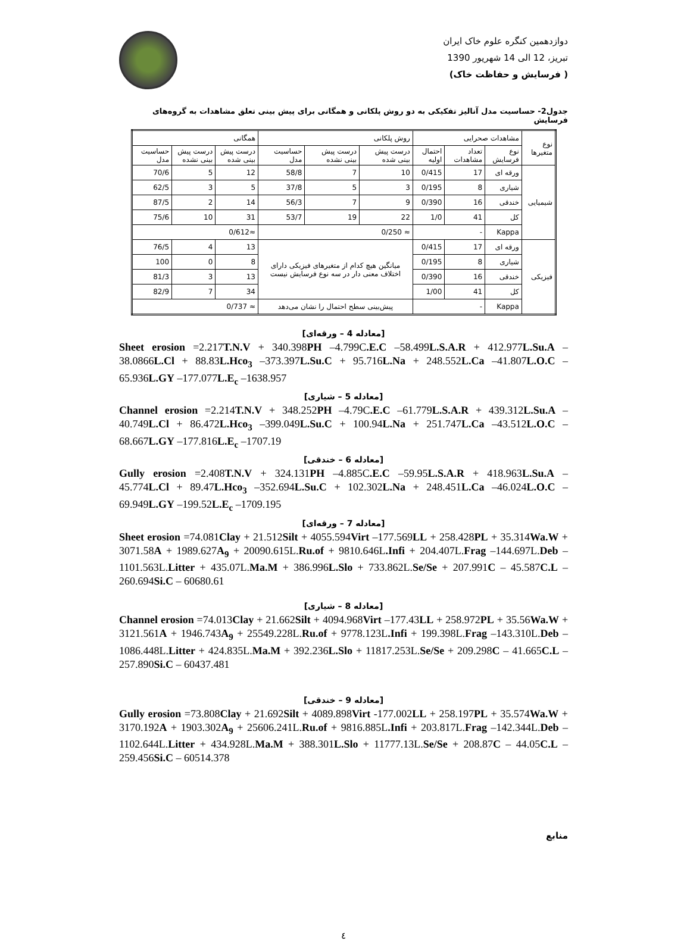دوازدهمین کنگره علوم خاک ایران
تبریز، 12 الی 14 شهریور 1390
( فرسایش و حفاظت خاک)
جدول2- حساسیت مدل آنالیز تفکیکی به دو روش پلکانی و همگانی برای پیش بینی تعلق مشاهدات به گروه‌های فرسایش
| نوع متغیرها | مشاهدات صحرایی | | | روش پلکانی | | | همگانی | | |
| --- | --- | --- | --- | --- | --- | --- | --- | --- | --- |
| | نوع فرسایش | تعداد مشاهدات | احتمال اولیه | درست پیش بینی شده | درست پیش بینی نشده | حساسیت مدل | درست پیش بینی شده | درست پیش بینی نشده | حساسیت مدل |
| شیمیایی | ورقه ای | 17 | 0/415 | 10 | 7 | 58/8 | 12 | 5 | 70/6 |
| | شیاری | 8 | 0/195 | 3 | 5 | 37/8 | 5 | 3 | 62/5 |
| | خندقی | 16 | 0/390 | 9 | 7 | 56/3 | 14 | 2 | 87/5 |
| | کل | 41 | 1/0 | 22 | 19 | 53/7 | 31 | 10 | 75/6 |
| | Kappa | - | | ≈ 0/250 | | | ≈0/612 | | |
| فیزیکی | ورقه ای | 17 | 0/415 | میانگین هیچ کدام از متغیرهای فیزیکی دارای اختلاف معنی دار در سه نوع فرسایش نیست | | | 13 | 4 | 76/5 |
| | شیاری | 8 | 0/195 | | | | 8 | 0 | 100 |
| | خندقی | 16 | 0/390 | | | | 13 | 3 | 81/3 |
| | کل | 41 | 1/00 | | | | 34 | 7 | 82/9 |
| | Kappa | - | | پیش‌بینی سطح احتمال را نشان می‌دهد | | | ≈ 0/737 | | |
[معادله 4 – ورقه‌ای]
Sheet erosion =2.217T.N.V + 340.398PH –4.799C.E.C –58.499L.S.A.R + 412.977L.Su.A – 38.0866L.Cl + 88.83L.Hco<sub>3</sub> –373.397L.Su.C + 95.716L.Na + 248.552L.Ca –41.807L.O.C – 65.936L.GY –177.077L.E<sub>c</sub> –1638.957
[معادله 5 – شیاری]
Channel erosion =2.214T.N.V + 348.252PH –4.79C.E.C –61.779L.S.A.R + 439.312L.Su.A – 40.749L.Cl + 86.472L.Hco<sub>3</sub> –399.049L.Su.C + 100.94L.Na + 251.747L.Ca –43.512L.O.C – 68.667L.GY –177.816L.E<sub>c</sub> –1707.19
[معادله 6 – خندقی]
Gully erosion =2.408T.N.V + 324.131PH –4.885C.E.C –59.95L.S.A.R + 418.963L.Su.A – 45.774L.Cl + 89.47L.Hco<sub>3</sub> –352.694L.Su.C + 102.302L.Na + 248.451L.Ca –46.024L.O.C – 69.949L.GY –199.52L.E<sub>c</sub> –1709.195
[معادله 7 – ورقه‌ای]
Sheet erosion =74.081Clay + 21.512Silt + 4055.594Virt –177.569LL + 258.428PL + 35.314Wa.W + 3071.58A + 1989.627A<sub>9</sub> + 20090.615L.Ru.of + 9810.646L.Infi + 204.407L.Frag –144.697L.Deb –1101.563L.Litter + 435.07L.Ma.M + 386.996L.Slo + 733.862L.Se/Se + 207.991C – 45.587C.L – 260.694Si.C – 60680.61
[معادله 8 – شیاری]
Channel erosion =74.013Clay + 21.662Silt + 4094.968Virt –177.43LL + 258.972PL + 35.56Wa.W + 3121.561A + 1946.743A<sub>9</sub> + 25549.228L.Ru.of + 9778.123L.Infi + 199.398L.Frag –143.310L.Deb –1086.448L.Litter + 424.835L.Ma.M + 392.236L.Slo + 11817.253L.Se/Se + 209.298C – 41.665C.L – 257.890Si.C – 60437.481
[معادله 9 – خندقی]
Gully erosion =73.808Clay + 21.692Silt + 4089.898Virt -177.002LL + 258.197PL + 35.574Wa.W + 3170.192A + 1903.302A<sub>9</sub> + 25606.241L.Ru.of + 9816.885L.Infi + 203.817L.Frag –142.344L.Deb –1102.644L.Litter + 434.928L.Ma.M + 388.301L.Slo + 11777.13L.Se/Se + 208.87C – 44.05C.L – 259.456Si.C – 60514.378
منابع
٤